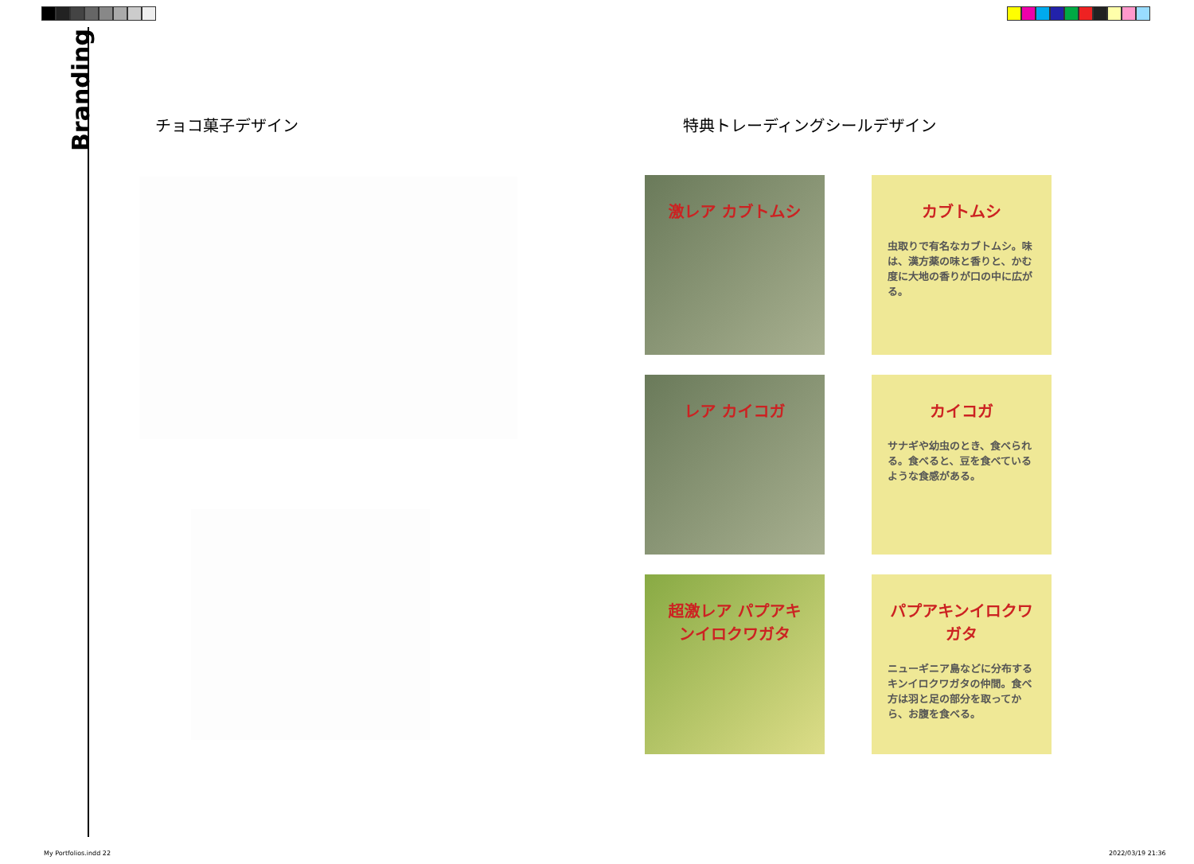Branding
チョコ菓子デザイン 特典トレーディングシールデザイン
激レア カブトムシ
カブトムシ
虫取りで有名なカブトムシ。味は、漢方薬の味と香りと、かむ度に大地の香りが口の中に広がる。
レア カイコガ
カイコガ
サナギや幼虫のとき、食べられる。食べると、豆を食べているような食感がある。
超激レア パプアキンイロクワガタ
パプアキンイロクワガタ
ニューギニア島などに分布するキンイロクワガタの仲間。食べ方は羽と足の部分を取ってから、お腹を食べる。
My Portfolios.indd 22 2022/03/19 21:36